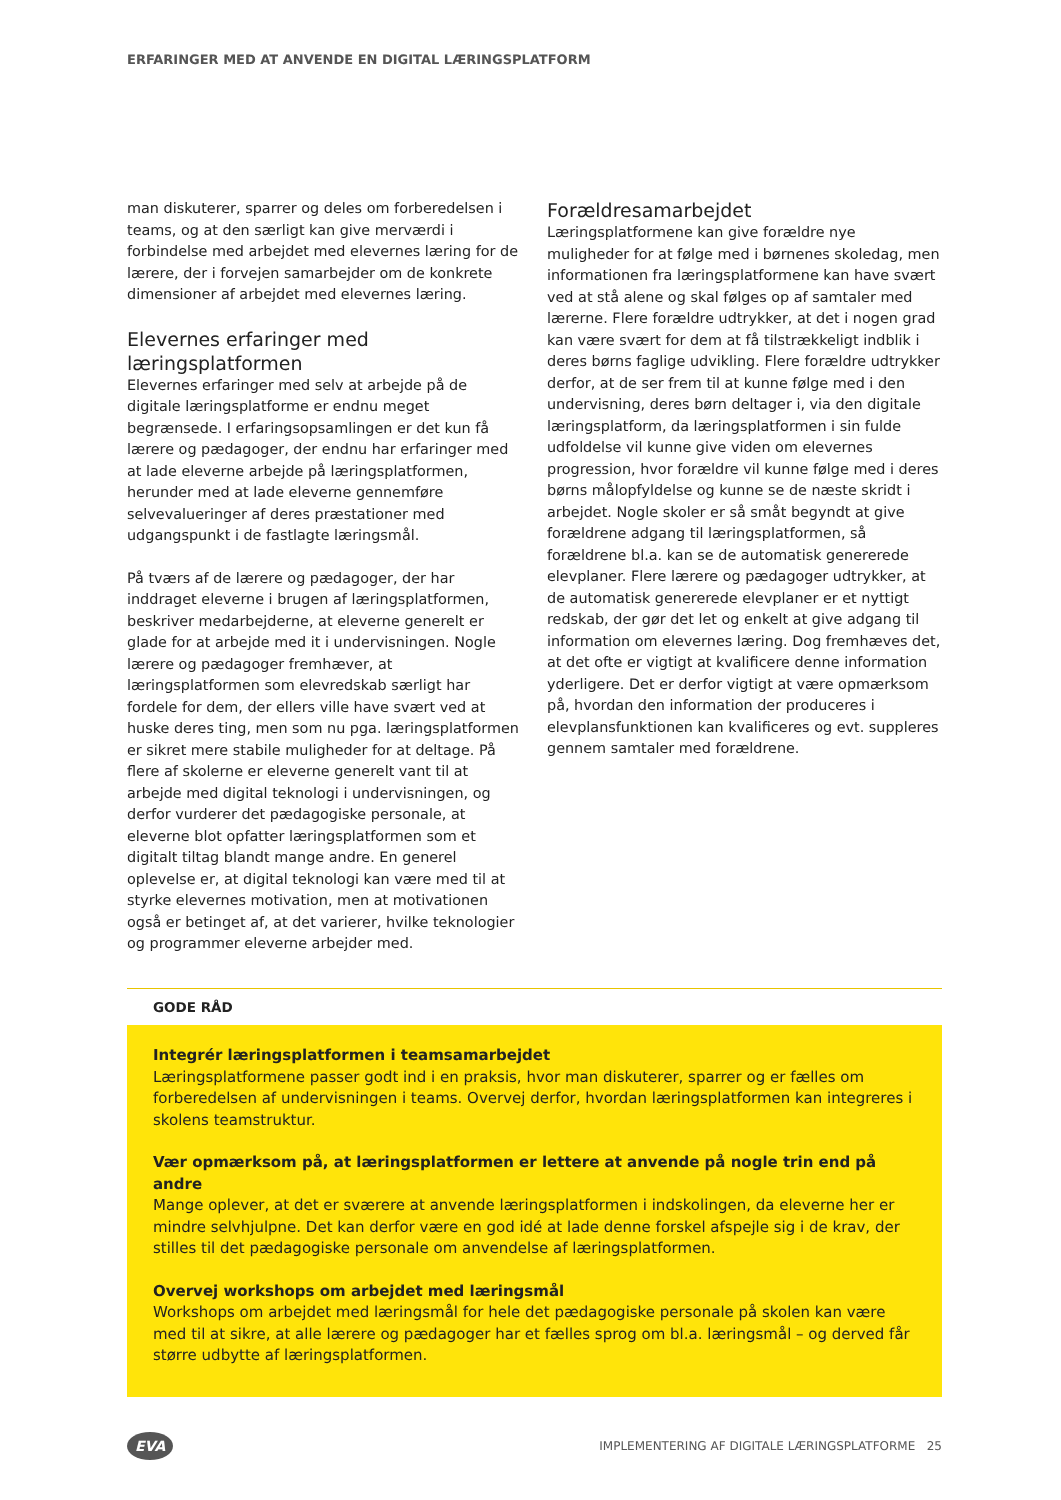ERFARINGER MED AT ANVENDE EN DIGITAL LÆRINGSPLATFORM
man diskuterer, sparrer og deles om forberedelsen i teams, og at den særligt kan give merværdi i forbindelse med arbejdet med elevernes læring for de lærere, der i forvejen samarbejder om de konkrete dimensioner af arbejdet med elevernes læring.
Elevernes erfaringer med læringsplatformen
Elevernes erfaringer med selv at arbejde på de digitale læringsplatforme er endnu meget begrænsede. I erfaringsopsamlingen er det kun få lærere og pædagoger, der endnu har erfaringer med at lade eleverne arbejde på læringsplatformen, herunder med at lade eleverne gennemføre selvevalueringer af deres præstationer med udgangspunkt i de fastlagte læringsmål.
På tværs af de lærere og pædagoger, der har inddraget eleverne i brugen af læringsplatformen, beskriver medarbejderne, at eleverne generelt er glade for at arbejde med it i undervisningen. Nogle lærere og pædagoger fremhæver, at læringsplatformen som elevredskab særligt har fordele for dem, der ellers ville have svært ved at huske deres ting, men som nu pga. læringsplatformen er sikret mere stabile muligheder for at deltage. På flere af skolerne er eleverne generelt vant til at arbejde med digital teknologi i undervisningen, og derfor vurderer det pædagogiske personale, at eleverne blot opfatter læringsplatformen som et digitalt tiltag blandt mange andre. En generel oplevelse er, at digital teknologi kan være med til at styrke elevernes motivation, men at motivationen også er betinget af, at det varierer, hvilke teknologier og programmer eleverne arbejder med.
Forældresamarbejdet
Læringsplatformene kan give forældre nye muligheder for at følge med i børnenes skoledag, men informationen fra læringsplatformene kan have svært ved at stå alene og skal følges op af samtaler med lærerne. Flere forældre udtrykker, at det i nogen grad kan være svært for dem at få tilstrækkeligt indblik i deres børns faglige udvikling. Flere forældre udtrykker derfor, at de ser frem til at kunne følge med i den undervisning, deres børn deltager i, via den digitale læringsplatform, da læringsplatformen i sin fulde udfoldelse vil kunne give viden om elevernes progression, hvor forældre vil kunne følge med i deres børns målopfyldelse og kunne se de næste skridt i arbejdet. Nogle skoler er så småt begyndt at give forældrene adgang til læringsplatformen, så forældrene bl.a. kan se de automatisk genererede elevplaner. Flere lærere og pædagoger udtrykker, at de automatisk genererede elevplaner er et nyttigt redskab, der gør det let og enkelt at give adgang til information om elevernes læring. Dog fremhæves det, at det ofte er vigtigt at kvalificere denne information yderligere. Det er derfor vigtigt at være opmærksom på, hvordan den information der produceres i elevplansfunktionen kan kvalificeres og evt. suppleres gennem samtaler med forældrene.
GODE RÅD
Integrér læringsplatformen i teamsamarbejdet
Læringsplatformene passer godt ind i en praksis, hvor man diskuterer, sparrer og er fælles om forberedelsen af undervisningen i teams. Overvej derfor, hvordan læringsplatformen kan integreres i skolens teamstruktur.
Vær opmærksom på, at læringsplatformen er lettere at anvende på nogle trin end på andre
Mange oplever, at det er sværere at anvende læringsplatformen i indskolingen, da eleverne her er mindre selvhjulpne. Det kan derfor være en god idé at lade denne forskel afspejle sig i de krav, der stilles til det pædagogiske personale om anvendelse af læringsplatformen.
Overvej workshops om arbejdet med læringsmål
Workshops om arbejdet med læringsmål for hele det pædagogiske personale på skolen kan være med til at sikre, at alle lærere og pædagoger har et fælles sprog om bl.a. læringsmål – og derved får større udbytte af læringsplatformen.
EVA IMPLEMENTERING AF DIGITALE LÆRINGSPLATFORME 25